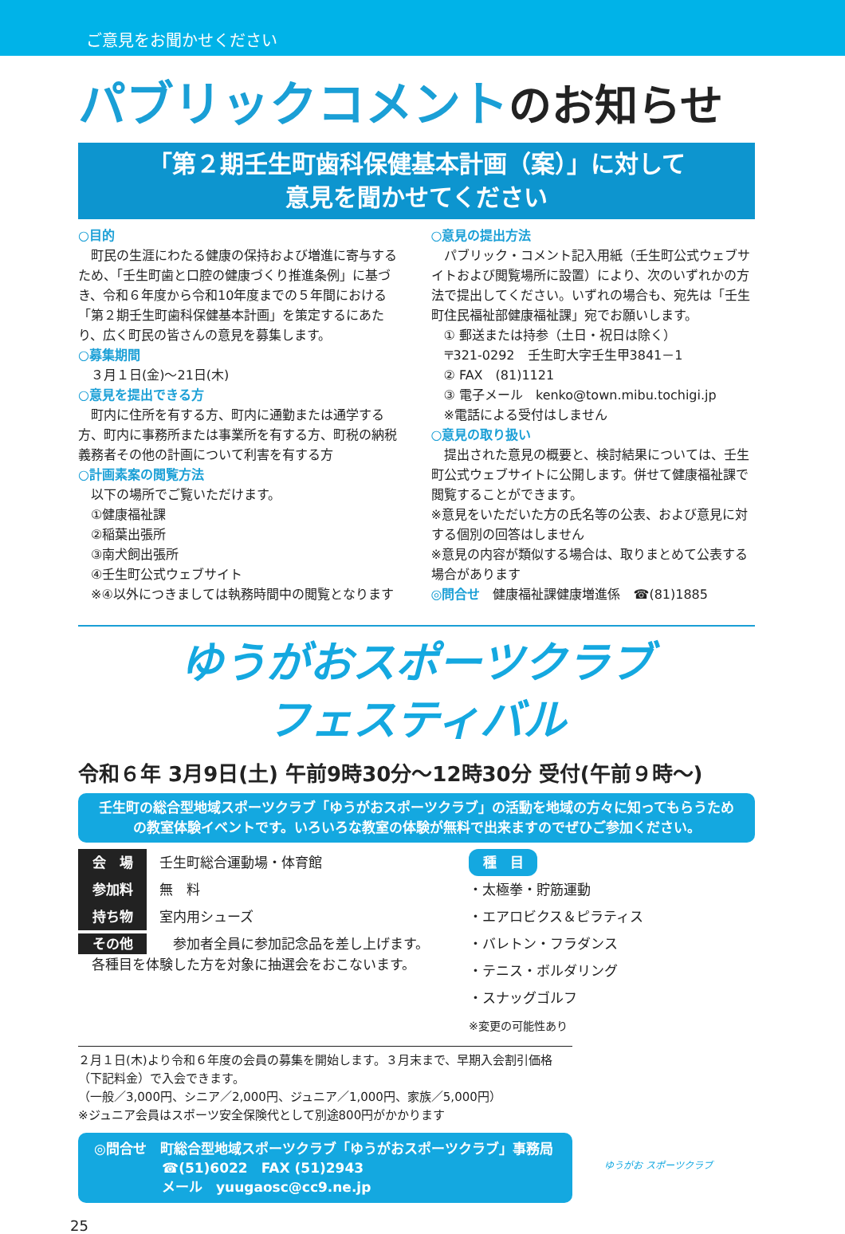ご意見をお聞かせください
パブリックコメントのお知らせ
「第２期壬生町歯科保健基本計画（案）」に対して
意見を聞かせてください
○目的
　町民の生涯にわたる健康の保持および増進に寄与するため、「壬生町歯と口腔の健康づくり推進条例」に基づき、令和６年度から令和10年度までの５年間における「第２期壬生町歯科保健基本計画」を策定するにあたり、広く町民の皆さんの意見を募集します。
○募集期間
３月１日(金)～21日(木)
○意見を提出できる方
　町内に住所を有する方、町内に通勤または通学する方、町内に事務所または事業所を有する方、町税の納税義務者その他の計画について利害を有する方
○計画素案の閲覧方法
以下の場所でご覧いただけます。
①健康福祉課
②稲葉出張所
③南犬飼出張所
④壬生町公式ウェブサイト
※④以外につきましては執務時間中の閲覧となります
○意見の提出方法
　パブリック・コメント記入用紙（壬生町公式ウェブサイトおよび閲覧場所に設置）により、次のいずれかの方法で提出してください。いずれの場合も、宛先は「壬生町住民福祉部健康福祉課」宛でお願いします。
① 郵送または持参（土日・祝日は除く）
〒321-0292　壬生町大字壬生甲3841－1
② FAX　(81)1121
③ 電子メール　kenko@town.mibu.tochigi.jp
※電話による受付はしません
○意見の取り扱い
　提出された意見の概要と、検討結果については、壬生町公式ウェブサイトに公開します。併せて健康福祉課で閲覧することができます。
※意見をいただいた方の氏名等の公表、および意見に対する個別の回答はしません
※意見の内容が類似する場合は、取りまとめて公表する場合があります
◎問合せ　健康福祉課健康増進係　☎(81)1885
ゆうがおスポーツクラブ
フェスティバル
令和６年 3月9日(土) 午前9時30分～12時30分 受付(午前９時～)
壬生町の総合型地域スポーツクラブ「ゆうがおスポーツクラブ」の活動を地域の方々に知ってもらうための教室体験イベントです。いろいろな教室の体験が無料で出来ますのでぜひご参加ください。
会　場 壬生町総合運動場・体育館
参加料 無　料
持ち物 室内用シューズ
その他　参加者全員に参加記念品を差し上げます。
　各種目を体験した方を対象に抽選会をおこないます。
種　目
・太極拳・貯筋運動
・エアロビクス＆ピラティス
・バレトン・フラダンス
・テニス・ボルダリング
・スナッグゴルフ
※変更の可能性あり
２月１日(木)より令和６年度の会員の募集を開始します。３月末まで、早期入会割引価格（下記料金）で入会できます。
（一般／3,000円、シニア／2,000円、ジュニア／1,000円、家族／5,000円）
※ジュニア会員はスポーツ安全保険代として別途800円がかかります
◎問合せ　町総合型地域スポーツクラブ「ゆうがおスポーツクラブ」事務局
　　　　　☎(51)6022　FAX (51)2943
　　　　　メール　yuugaosc@cc9.ne.jp
ゆうがお スポーツクラブ
25